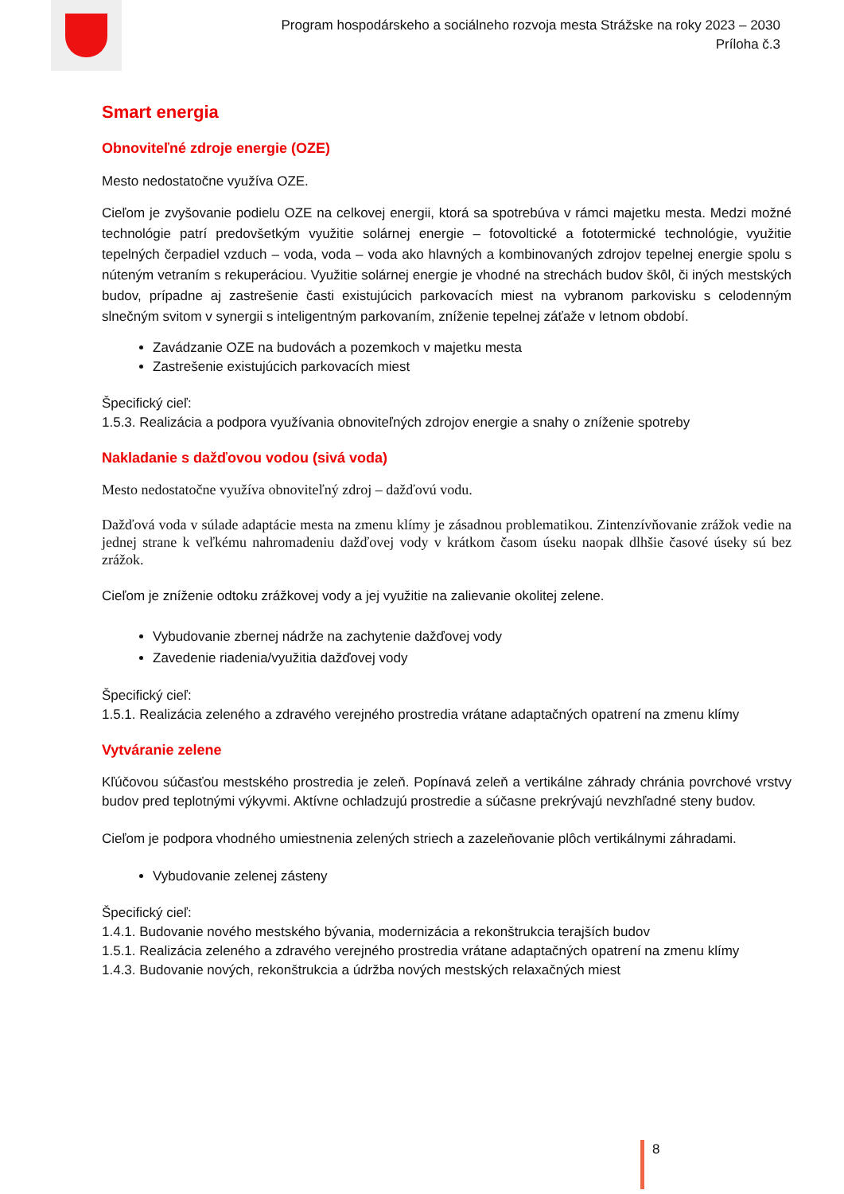Program hospodárskeho a sociálneho rozvoja mesta Strážske na roky 2023 – 2030
Príloha č.3
Smart energia
Obnoviteľné zdroje energie (OZE)
Mesto nedostatočne využíva OZE.
Cieľom je zvyšovanie podielu OZE na celkovej energii, ktorá sa spotrebúva v rámci majetku mesta. Medzi možné technológie patrí predovšetkým využitie solárnej energie – fotovoltické a fototermické technológie, využitie tepelných čerpadiel vzduch – voda, voda – voda ako hlavných a kombinovaných zdrojov tepelnej energie spolu s núteným vetraním s rekuperáciou. Využitie solárnej energie je vhodné na strechách budov škôl, či iných mestských budov, prípadne aj zastrešenie časti existujúcich parkovacích miest na vybranom parkovisku s celodenným slnečným svitom v synergii s inteligentným parkovaním, zníženie tepelnej záťaže v letnom období.
Zavádzanie OZE na budovách a pozemkoch v majetku mesta
Zastrešenie existujúcich parkovacích miest
Špecifický cieľ:
1.5.3. Realizácia a podpora využívania obnoviteľných zdrojov energie a snahy o zníženie spotreby
Nakladanie s dažďovou vodou (sivá voda)
Mesto nedostatočne využíva obnoviteľný zdroj – dažďovú vodu.
Dažďová voda v súlade adaptácie mesta na zmenu klímy je zásadnou problematikou. Zintenzívňovanie zrážok vedie na jednej strane k veľkému nahromadeniu dažďovej vody v krátkom časom úseku naopak dlhšie časové úseky sú bez zrážok.
Cieľom je zníženie odtoku zrážkovej vody a jej využitie na zalievanie okolitej zelene.
Vybudovanie zbernej nádrže na zachytenie dažďovej vody
Zavedenie riadenia/využitia dažďovej vody
Špecifický cieľ:
1.5.1. Realizácia zeleného a zdravého verejného prostredia vrátane adaptačných opatrení na zmenu klímy
Vytváranie zelene
Kľúčovou súčasťou mestského prostredia je zeleň. Popínavá zeleň a vertikálne záhrady chránia povrchové vrstvy budov pred teplotnými výkyvmi. Aktívne ochladzujú prostredie a súčasne prekrývajú nevzhľadné steny budov.
Cieľom je podpora vhodného umiestnenia zelených striech a zazeleňovanie plôch vertikálnymi záhradami.
Vybudovanie zelenej zásteny
Špecifický cieľ:
1.4.1. Budovanie nového mestského bývania, modernizácia a rekonštrukcia terajších budov
1.5.1. Realizácia zeleného a zdravého verejného prostredia vrátane adaptačných opatrení na zmenu klímy
1.4.3. Budovanie nových, rekonštrukcia a údržba nových mestských relaxačných miest
8